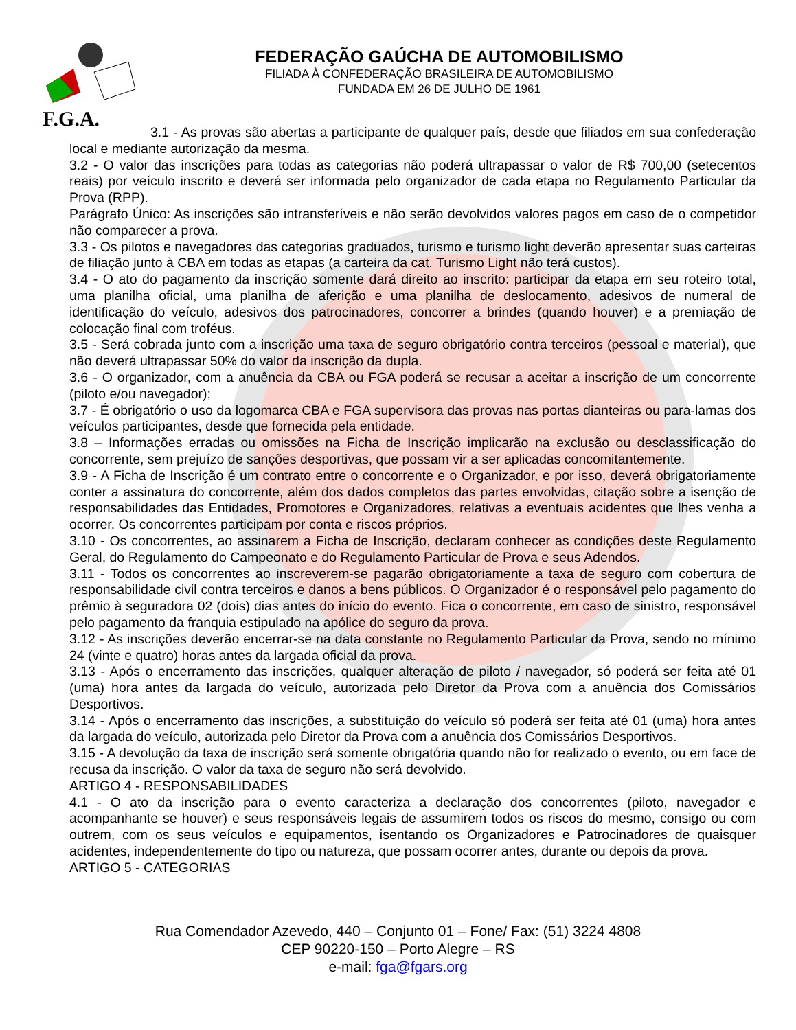F.G.A.
FEDERAÇÃO GAÚCHA DE AUTOMOBILISMO
FILIADA À CONFEDERAÇÃO BRASILEIRA DE AUTOMOBILISMO
FUNDADA EM 26 DE JULHO DE 1961
3.1 - As provas são abertas a participante de qualquer país, desde que filiados em sua confederação local e mediante autorização da mesma.
3.2 - O valor das inscrições para todas as categorias não poderá ultrapassar o valor de R$ 700,00 (setecentos reais) por veículo inscrito e deverá ser informada pelo organizador de cada etapa no Regulamento Particular da Prova (RPP).
Parágrafo Único: As inscrições são intransferíveis e não serão devolvidos valores pagos em caso de o competidor não comparecer a prova.
3.3 - Os pilotos e navegadores das categorias graduados, turismo e turismo light deverão apresentar suas carteiras de filiação junto à CBA em todas as etapas (a carteira da cat. Turismo Light não terá custos).
3.4 - O ato do pagamento da inscrição somente dará direito ao inscrito: participar da etapa em seu roteiro total, uma planilha oficial, uma planilha de aferição e uma planilha de deslocamento, adesivos de numeral de identificação do veículo, adesivos dos patrocinadores, concorrer a brindes (quando houver) e a premiação de colocação final com troféus.
3.5 - Será cobrada junto com a inscrição uma taxa de seguro obrigatório contra terceiros (pessoal e material), que não deverá ultrapassar 50% do valor da inscrição da dupla.
3.6 - O organizador, com a anuência da CBA ou FGA poderá se recusar a aceitar a inscrição de um concorrente (piloto e/ou navegador);
3.7 - É obrigatório o uso da logomarca CBA e FGA supervisora das provas nas portas dianteiras ou para-lamas dos veículos participantes, desde que fornecida pela entidade.
3.8 – Informações erradas ou omissões na Ficha de Inscrição implicarão na exclusão ou desclassificação do concorrente, sem prejuízo de sanções desportivas, que possam vir a ser aplicadas concomitantemente.
3.9 - A Ficha de Inscrição é um contrato entre o concorrente e o Organizador, e por isso, deverá obrigatoriamente conter a assinatura do concorrente, além dos dados completos das partes envolvidas, citação sobre a isenção de responsabilidades das Entidades, Promotores e Organizadores, relativas a eventuais acidentes que lhes venha a ocorrer. Os concorrentes participam por conta e riscos próprios.
3.10 - Os concorrentes, ao assinarem a Ficha de Inscrição, declaram conhecer as condições deste Regulamento Geral, do Regulamento do Campeonato e do Regulamento Particular de Prova e seus Adendos.
3.11 - Todos os concorrentes ao inscreverem-se pagarão obrigatoriamente a taxa de seguro com cobertura de responsabilidade civil contra terceiros e danos a bens públicos. O Organizador é o responsável pelo pagamento do prêmio à seguradora 02 (dois) dias antes do início do evento. Fica o concorrente, em caso de sinistro, responsável pelo pagamento da franquia estipulado na apólice do seguro da prova.
3.12 - As inscrições deverão encerrar-se na data constante no Regulamento Particular da Prova, sendo no mínimo 24 (vinte e quatro) horas antes da largada oficial da prova.
3.13 - Após o encerramento das inscrições, qualquer alteração de piloto / navegador, só poderá ser feita até 01 (uma) hora antes da largada do veículo, autorizada pelo Diretor da Prova com a anuência dos Comissários Desportivos.
3.14 - Após o encerramento das inscrições, a substituição do veículo só poderá ser feita até 01 (uma) hora antes da largada do veículo, autorizada pelo Diretor da Prova com a anuência dos Comissários Desportivos.
3.15 - A devolução da taxa de inscrição será somente obrigatória quando não for realizado o evento, ou em face de recusa da inscrição. O valor da taxa de seguro não será devolvido.
ARTIGO 4 - RESPONSABILIDADES
4.1 - O ato da inscrição para o evento caracteriza a declaração dos concorrentes (piloto, navegador e acompanhante se houver) e seus responsáveis legais de assumirem todos os riscos do mesmo, consigo ou com outrem, com os seus veículos e equipamentos, isentando os Organizadores e Patrocinadores de quaisquer acidentes, independentemente do tipo ou natureza, que possam ocorrer antes, durante ou depois da prova.
ARTIGO 5 - CATEGORIAS
Rua Comendador Azevedo, 440 – Conjunto 01 – Fone/ Fax: (51) 3224 4808
CEP 90220-150 – Porto Alegre – RS
e-mail: fga@fgars.org